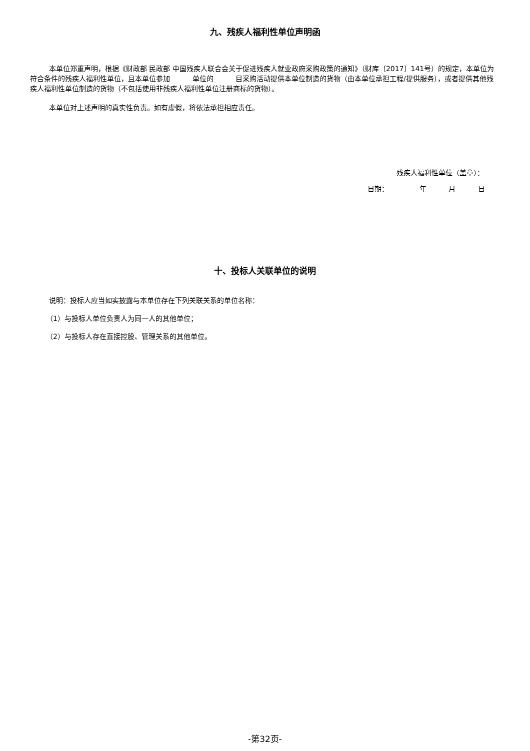九、残疾人福利性单位声明函
本单位郑重声明，根据《财政部 民政部 中国残疾人联合会关于促进残疾人就业政府采购政策的通知》（财库〔2017〕141号）的规定，本单位为符合条件的残疾人福利性单位，且本单位参加 单位的 目采购活动提供本单位制造的货物（由本单位承担工程/提供服务），或者提供其他残疾人福利性单位制造的货物（不包括使用非残疾人福利性单位注册商标的货物）。
本单位对上述声明的真实性负责。如有虚假，将依法承担相应责任。
残疾人福利性单位（盖章）：
日期： 年 月 日
十、投标人关联单位的说明
说明：投标人应当如实披露与本单位存在下列关联关系的单位名称：
（1）与投标人单位负责人为同一人的其他单位；
（2）与投标人存在直接控股、管理关系的其他单位。
-第32页-